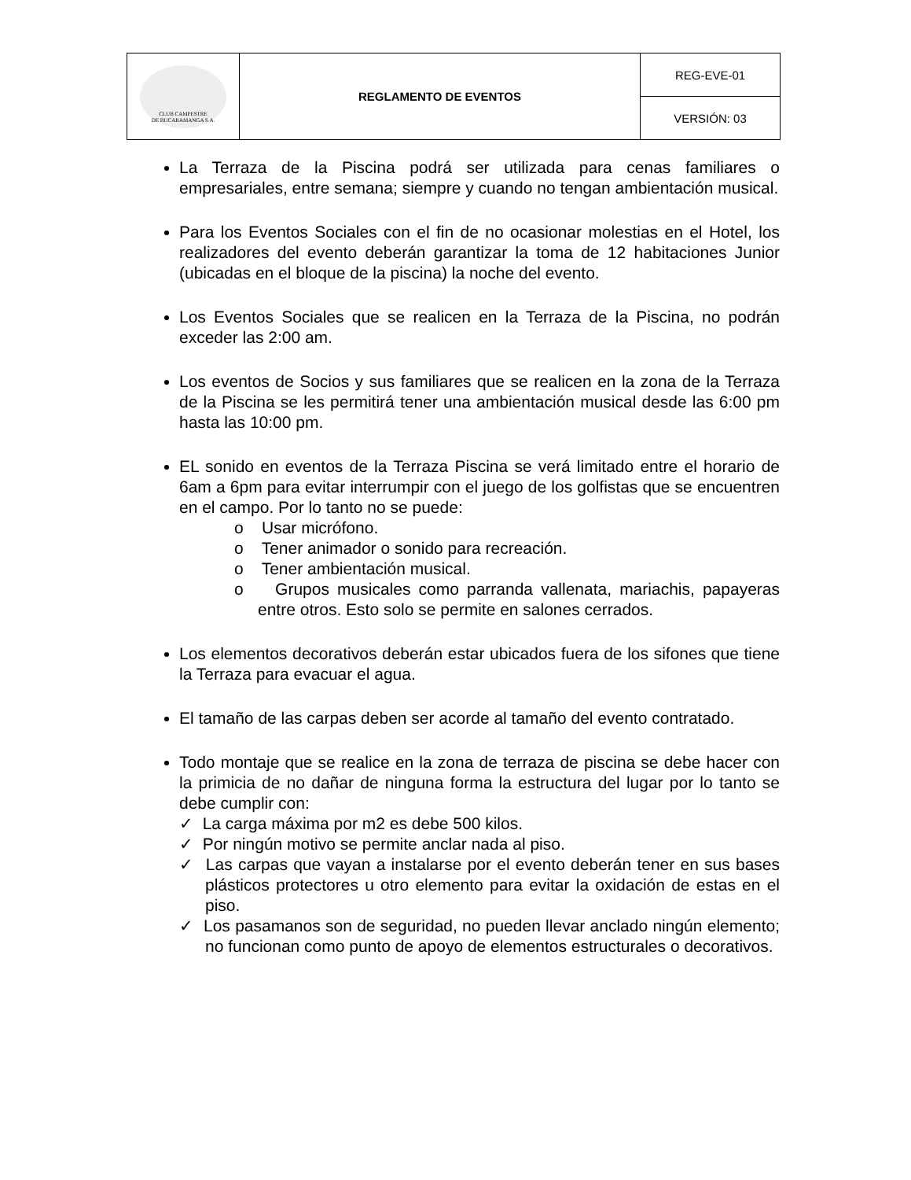| CLUB CAMPESTRE DE BUCARAMANGA S.A. | REGLAMENTO DE EVENTOS | REG-EVE-01 |
| | | VERSIÓN: 03 |
La Terraza de la Piscina podrá ser utilizada para cenas familiares o empresariales, entre semana; siempre y cuando no tengan ambientación musical.
Para los Eventos Sociales con el fin de no ocasionar molestias en el Hotel, los realizadores del evento deberán garantizar la toma de 12 habitaciones Junior (ubicadas en el bloque de la piscina) la noche del evento.
Los Eventos Sociales que se realicen en la Terraza de la Piscina, no podrán exceder las 2:00 am.
Los eventos de Socios y sus familiares que se realicen en la zona de la Terraza de la Piscina se les permitirá tener una ambientación musical desde las 6:00 pm hasta las 10:00 pm.
EL sonido en eventos de la Terraza Piscina se verá limitado entre el horario de 6am a 6pm para evitar interrumpir con el juego de los golfistas que se encuentren en el campo. Por lo tanto no se puede:
o Usar micrófono.
o Tener animador o sonido para recreación.
o Tener ambientación musical.
o Grupos musicales como parranda vallenata, mariachis, papayeras entre otros. Esto solo se permite en salones cerrados.
Los elementos decorativos deberán estar ubicados fuera de los sifones que tiene la Terraza para evacuar el agua.
El tamaño de las carpas deben ser acorde al tamaño del evento contratado.
Todo montaje que se realice en la zona de terraza de piscina se debe hacer con la primicia de no dañar de ninguna forma la estructura del lugar por lo tanto se debe cumplir con:
✓ La carga máxima por m2 es debe 500 kilos.
✓ Por ningún motivo se permite anclar nada al piso.
✓ Las carpas que vayan a instalarse por el evento deberán tener en sus bases plásticos protectores u otro elemento para evitar la oxidación de estas en el piso.
✓ Los pasamanos son de seguridad, no pueden llevar anclado ningún elemento; no funcionan como punto de apoyo de elementos estructurales o decorativos.